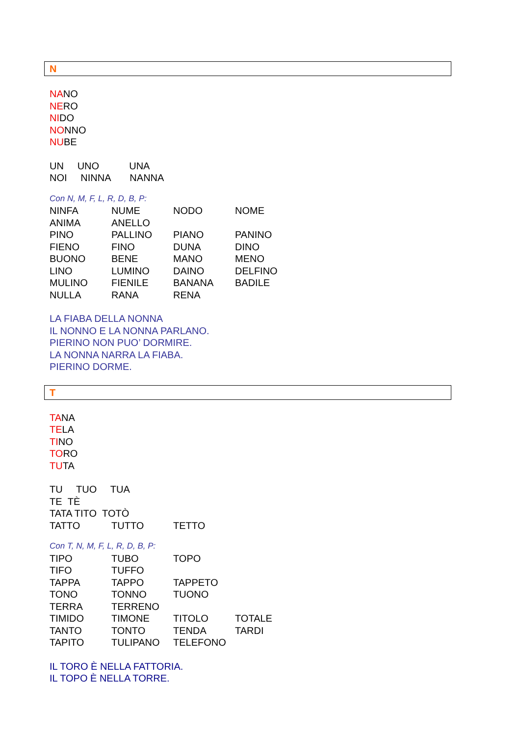N
NANO
NERO
NIDO
NONNO
NUBE
UN UNO UNA
NOI NINNA NANNA
Con N, M, F, L, R, D, B, P:
| NINFA | NUME | NODO | NOME |
| ANIMA | ANELLO | | |
| PINO | PALLINO | PIANO | PANINO |
| FIENO | FINO | DUNA | DINO |
| BUONO | BENE | MANO | MENO |
| LINO | LUMINO | DAINO | DELFINO |
| MULINO | FIENILE | BANANA | BADILE |
| NULLA | RANA | RENA | |
LA FIABA DELLA NONNA
IL NONNO E LA NONNA PARLANO.
PIERINO NON PUO’ DORMIRE.
LA NONNA NARRA LA FIABA.
PIERINO DORME.
T
TANA
TELA
TINO
TORO
TUTA
TU TUO TUA
TE TÈ
TATA TITO TOTÒ
| TATTO | TUTTO | TETTO | |
Con T, N, M, F, L, R, D, B, P:
| TIPO | TUBO | TOPO | |
| TIFO | TUFFO | | |
| TAPPA | TAPPO | TAPPETO | |
| TONO | TONNO | TUONO | |
| TERRA | TERRENO | | |
| TIMIDO | TIMONE | TITOLO | TOTALE |
| TANTO | TONTO | TENDA | TARDI |
| TAPITO | TULIPANO | TELEFONO | |
IL TORO È NELLA FATTORIA.
IL TOPO È NELLA TORRE.